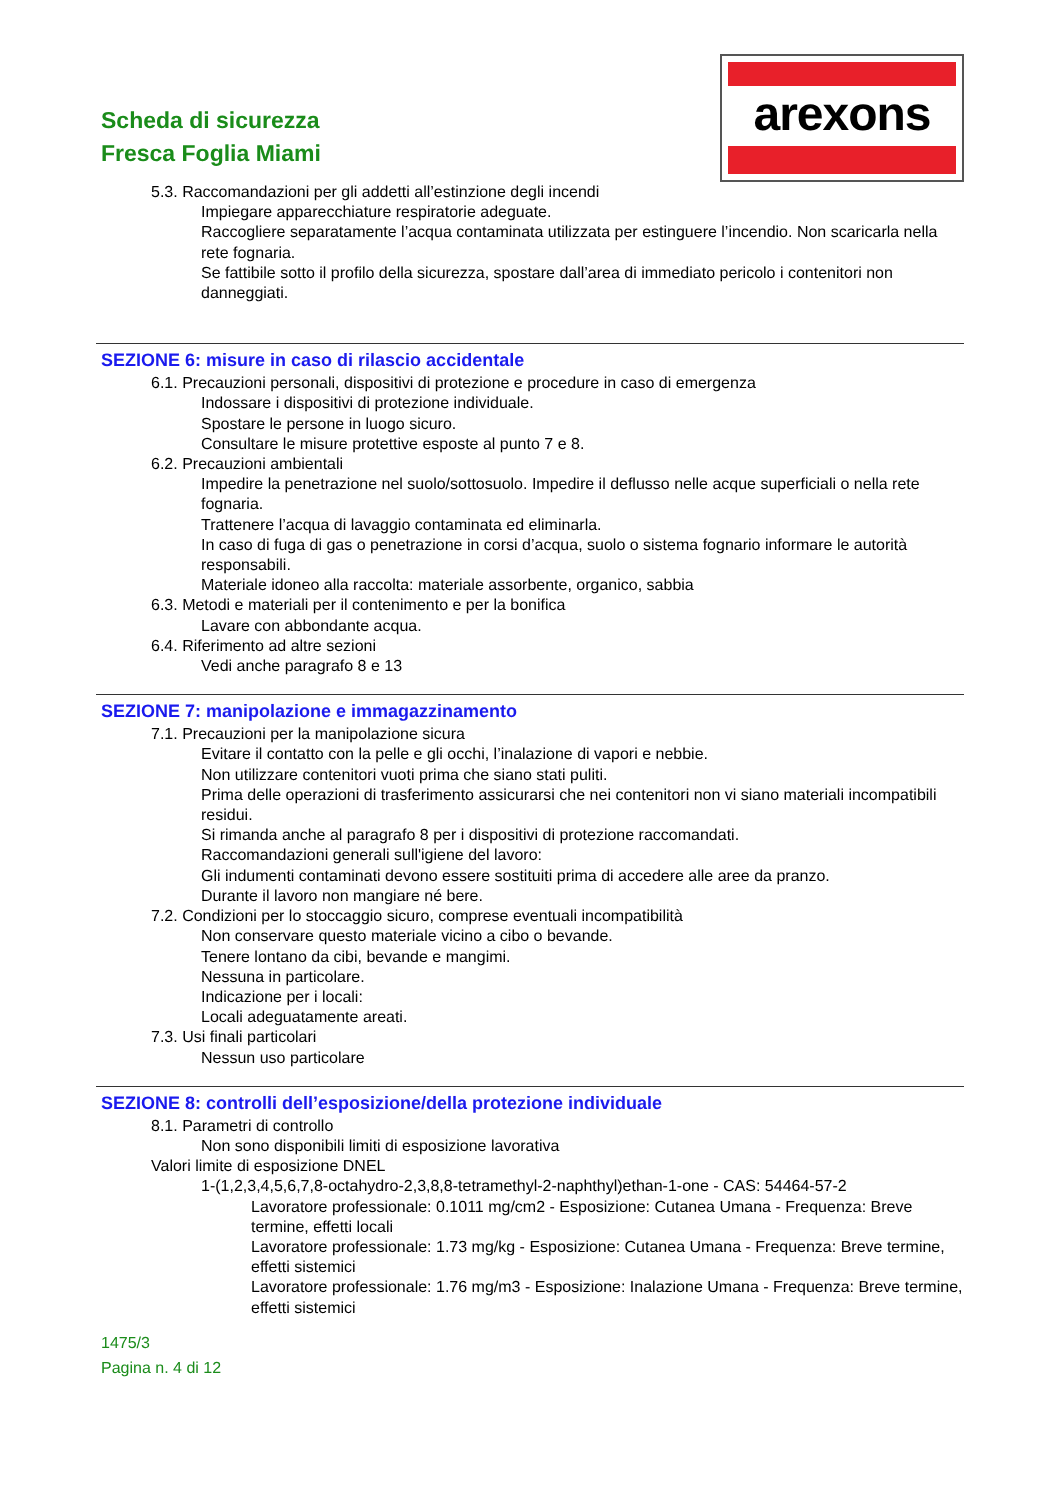Scheda di sicurezza
Fresca Foglia Miami
arexons
5.3. Raccomandazioni per gli addetti all’estinzione degli incendi
Impiegare apparecchiature respiratorie adeguate.
Raccogliere separatamente l’acqua contaminata utilizzata per estinguere l’incendio. Non scaricarla nella rete fognaria.
Se fattibile sotto il profilo della sicurezza, spostare dall’area di immediato pericolo i contenitori non danneggiati.
SEZIONE 6: misure in caso di rilascio accidentale
6.1. Precauzioni personali, dispositivi di protezione e procedure in caso di emergenza
Indossare i dispositivi di protezione individuale.
Spostare le persone in luogo sicuro.
Consultare le misure protettive esposte al punto 7 e 8.
6.2. Precauzioni ambientali
Impedire la penetrazione nel suolo/sottosuolo. Impedire il deflusso nelle acque superficiali o nella rete fognaria.
Trattenere l’acqua di lavaggio contaminata ed eliminarla.
In caso di fuga di gas o penetrazione in corsi d’acqua, suolo o sistema fognario informare le autorità responsabili.
Materiale idoneo alla raccolta: materiale assorbente, organico, sabbia
6.3. Metodi e materiali per il contenimento e per la bonifica
Lavare con abbondante acqua.
6.4. Riferimento ad altre sezioni
Vedi anche paragrafo 8 e 13
SEZIONE 7: manipolazione e immagazzinamento
7.1. Precauzioni per la manipolazione sicura
Evitare il contatto con la pelle e gli occhi, l’inalazione di vapori e nebbie.
Non utilizzare contenitori vuoti prima che siano stati puliti.
Prima delle operazioni di trasferimento assicurarsi che nei contenitori non vi siano materiali incompatibili residui.
Si rimanda anche al paragrafo 8 per i dispositivi di protezione raccomandati.
Raccomandazioni generali sull'igiene del lavoro:
Gli indumenti contaminati devono essere sostituiti prima di accedere alle aree da pranzo.
Durante il lavoro non mangiare né bere.
7.2. Condizioni per lo stoccaggio sicuro, comprese eventuali incompatibilità
Non conservare questo materiale vicino a cibo o bevande.
Tenere lontano da cibi, bevande e mangimi.
Nessuna in particolare.
Indicazione per i locali:
Locali adeguatamente areati.
7.3. Usi finali particolari
Nessun uso particolare
SEZIONE 8: controlli dell’esposizione/della protezione individuale
8.1. Parametri di controllo
Non sono disponibili limiti di esposizione lavorativa
Valori limite di esposizione DNEL
1-(1,2,3,4,5,6,7,8-octahydro-2,3,8,8-tetramethyl-2-naphthyl)ethan-1-one - CAS: 54464-57-2
Lavoratore professionale: 0.1011 mg/cm2 - Esposizione: Cutanea Umana - Frequenza: Breve termine, effetti locali
Lavoratore professionale: 1.73 mg/kg - Esposizione: Cutanea Umana - Frequenza: Breve termine, effetti sistemici
Lavoratore professionale: 1.76 mg/m3 - Esposizione: Inalazione Umana - Frequenza: Breve termine, effetti sistemici
1475/3
Pagina n. 4 di 12